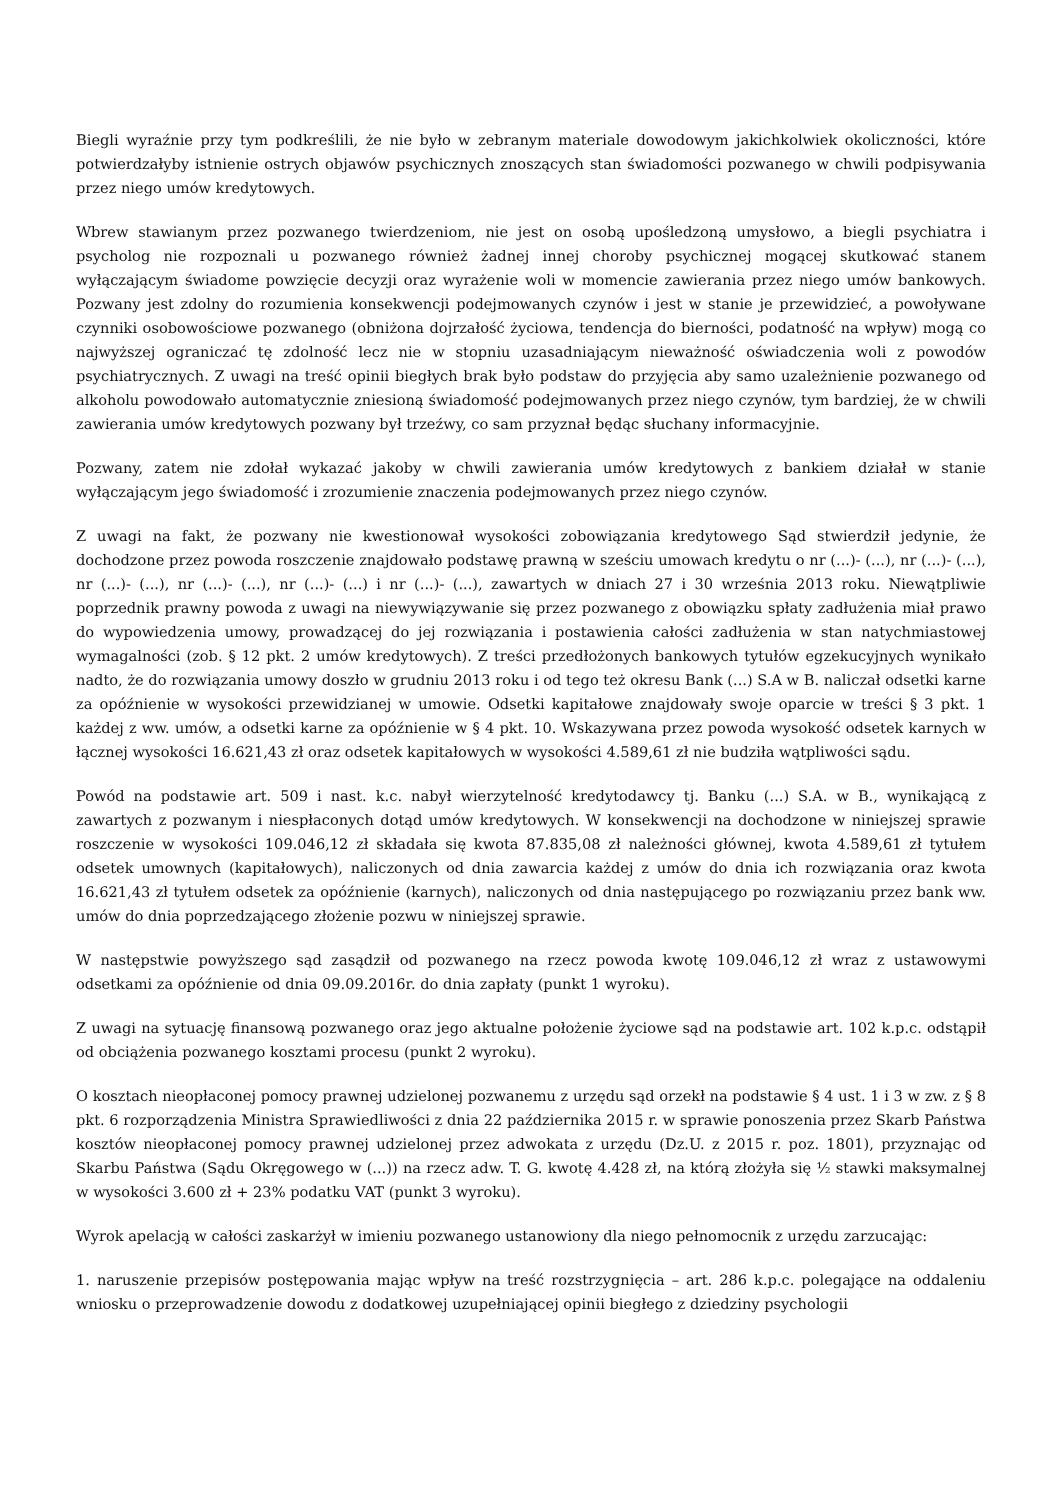Biegli wyraźnie przy tym podkreślili, że nie było w zebranym materiale dowodowym jakichkolwiek okoliczności, które potwierdzałyby istnienie ostrych objawów psychicznych znoszących stan świadomości pozwanego w chwili podpisywania przez niego umów kredytowych.
Wbrew stawianym przez pozwanego twierdzeniom, nie jest on osobą upośledzoną umysłowo, a biegli psychiatra i psycholog nie rozpoznali u pozwanego również żadnej innej choroby psychicznej mogącej skutkować stanem wyłączającym świadome powzięcie decyzji oraz wyrażenie woli w momencie zawierania przez niego umów bankowych. Pozwany jest zdolny do rozumienia konsekwencji podejmowanych czynów i jest w stanie je przewidzieć, a powoływane czynniki osobowościowe pozwanego (obniżona dojrzałość życiowa, tendencja do bierności, podatność na wpływ) mogą co najwyższej ograniczać tę zdolność lecz nie w stopniu uzasadniającym nieważność oświadczenia woli z powodów psychiatrycznych. Z uwagi na treść opinii biegłych brak było podstaw do przyjęcia aby samo uzależnienie pozwanego od alkoholu powodowało automatycznie zniesioną świadomość podejmowanych przez niego czynów, tym bardziej, że w chwili zawierania umów kredytowych pozwany był trzeźwy, co sam przyznał będąc słuchany informacyjnie.
Pozwany, zatem nie zdołał wykazać jakoby w chwili zawierania umów kredytowych z bankiem działał w stanie wyłączającym jego świadomość i zrozumienie znaczenia podejmowanych przez niego czynów.
Z uwagi na fakt, że pozwany nie kwestionował wysokości zobowiązania kredytowego Sąd stwierdził jedynie, że dochodzone przez powoda roszczenie znajdowało podstawę prawną w sześciu umowach kredytu o nr (...)- (...), nr (...)- (...), nr (...)- (...), nr (...)- (...), nr (...)- (...) i nr (...)- (...), zawartych w dniach 27 i 30 września 2013 roku. Niewątpliwie poprzednik prawny powoda z uwagi na niewywiązywanie się przez pozwanego z obowiązku spłaty zadłużenia miał prawo do wypowiedzenia umowy, prowadzącej do jej rozwiązania i postawienia całości zadłużenia w stan natychmiastowej wymagalności (zob. § 12 pkt. 2 umów kredytowych). Z treści przedłożonych bankowych tytułów egzekucyjnych wynikało nadto, że do rozwiązania umowy doszło w grudniu 2013 roku i od tego też okresu Bank (...) S.A w B. naliczał odsetki karne za opóźnienie w wysokości przewidzianej w umowie. Odsetki kapitałowe znajdowały swoje oparcie w treści § 3 pkt. 1 każdej z ww. umów, a odsetki karne za opóźnienie w § 4 pkt. 10. Wskazywana przez powoda wysokość odsetek karnych w łącznej wysokości 16.621,43 zł oraz odsetek kapitałowych w wysokości 4.589,61 zł nie budziła wątpliwości sądu.
Powód na podstawie art. 509 i nast. k.c. nabył wierzytelność kredytodawcy tj. Banku (...) S.A. w B., wynikającą z zawartych z pozwanym i niespłaconych dotąd umów kredytowych. W konsekwencji na dochodzone w niniejszej sprawie roszczenie w wysokości 109.046,12 zł składała się kwota 87.835,08 zł należności głównej, kwota 4.589,61 zł tytułem odsetek umownych (kapitałowych), naliczonych od dnia zawarcia każdej z umów do dnia ich rozwiązania oraz kwota 16.621,43 zł tytułem odsetek za opóźnienie (karnych), naliczonych od dnia następującego po rozwiązaniu przez bank ww. umów do dnia poprzedzającego złożenie pozwu w niniejszej sprawie.
W następstwie powyższego sąd zasądził od pozwanego na rzecz powoda kwotę 109.046,12 zł wraz z ustawowymi odsetkami za opóźnienie od dnia 09.09.2016r. do dnia zapłaty (punkt 1 wyroku).
Z uwagi na sytuację finansową pozwanego oraz jego aktualne położenie życiowe sąd na podstawie art. 102 k.p.c. odstąpił od obciążenia pozwanego kosztami procesu (punkt 2 wyroku).
O kosztach nieopłaconej pomocy prawnej udzielonej pozwanemu z urzędu sąd orzekł na podstawie § 4 ust. 1 i 3 w zw. z § 8 pkt. 6 rozporządzenia Ministra Sprawiedliwości z dnia 22 października 2015 r. w sprawie ponoszenia przez Skarb Państwa kosztów nieopłaconej pomocy prawnej udzielonej przez adwokata z urzędu (Dz.U. z 2015 r. poz. 1801), przyznając od Skarbu Państwa (Sądu Okręgowego w (...)) na rzecz adw. T. G. kwotę 4.428 zł, na którą złożyła się ½ stawki maksymalnej w wysokości 3.600 zł + 23% podatku VAT (punkt 3 wyroku).
Wyrok apelacją w całości zaskarżył w imieniu pozwanego ustanowiony dla niego pełnomocnik z urzędu zarzucając:
1. naruszenie przepisów postępowania mając wpływ na treść rozstrzygnięcia – art. 286 k.p.c. polegające na oddaleniu wniosku o przeprowadzenie dowodu z dodatkowej uzupełniającej opinii biegłego z dziedziny psychologii